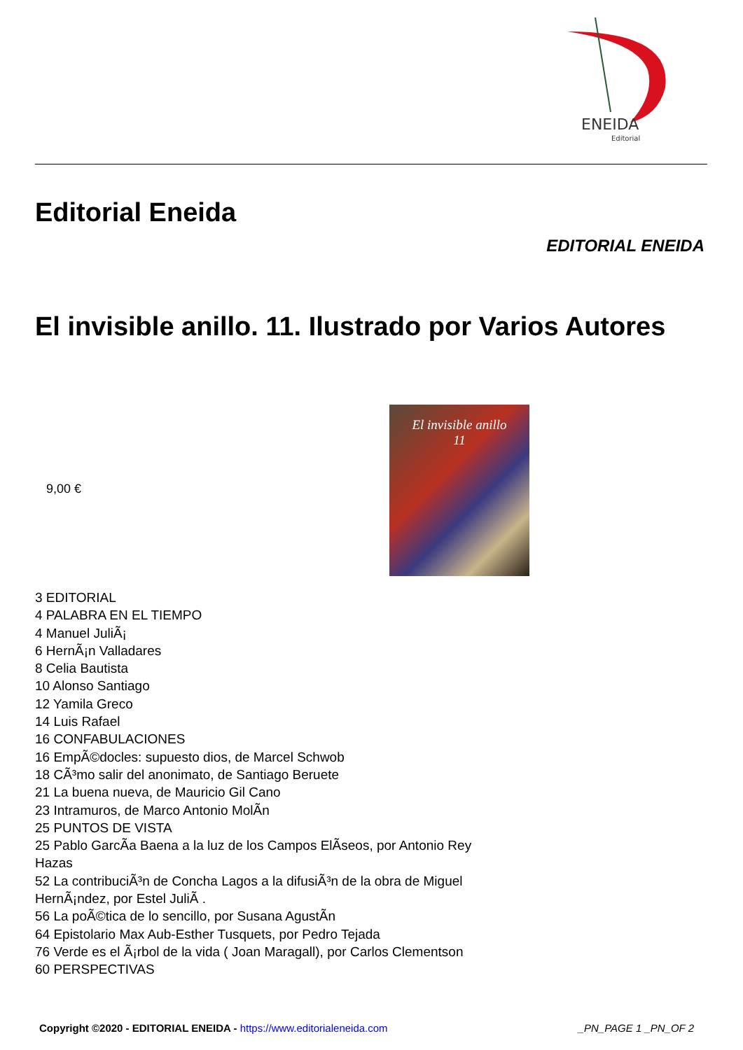ENEIDA
Editorial
Editorial Eneida
EDITORIAL ENEIDA
El invisible anillo. 11. Ilustrado por Varios Autores
9,00 €
El invisible anillo
11
3 EDITORIAL
4 PALABRA EN EL TIEMPO
4 Manuel JuliÃ¡
6 HernÃ¡n Valladares
8 Celia Bautista
10 Alonso Santiago
12 Yamila Greco
14 Luis Rafael
16 CONFABULACIONES
16 EmpÃ©docles: supuesto dios, de Marcel Schwob
18 CÃ³mo salir del anonimato, de Santiago Beruete
21 La buena nueva, de Mauricio Gil Cano
23 Intramuros, de Marco Antonio MolÃ­n
25 PUNTOS DE VISTA
25 Pablo GarcÃ­a Baena a la luz de los Campos ElÃ­seos, por Antonio Rey Hazas
52 La contribuciÃ³n de Concha Lagos a la difusiÃ³n de la obra de Miguel HernÃ¡ndez, por Estel JuliÃ .
56 La poÃ©tica de lo sencillo, por Susana AgustÃ­n
64 Epistolario Max Aub-Esther Tusquets, por Pedro Tejada
76 Verde es el Ã¡rbol de la vida ( Joan Maragall), por Carlos Clementson
60 PERSPECTIVAS
Copyright ©2020 - EDITORIAL ENEIDA - https://www.editorialeneida.com _PN_PAGE 1 _PN_OF 2